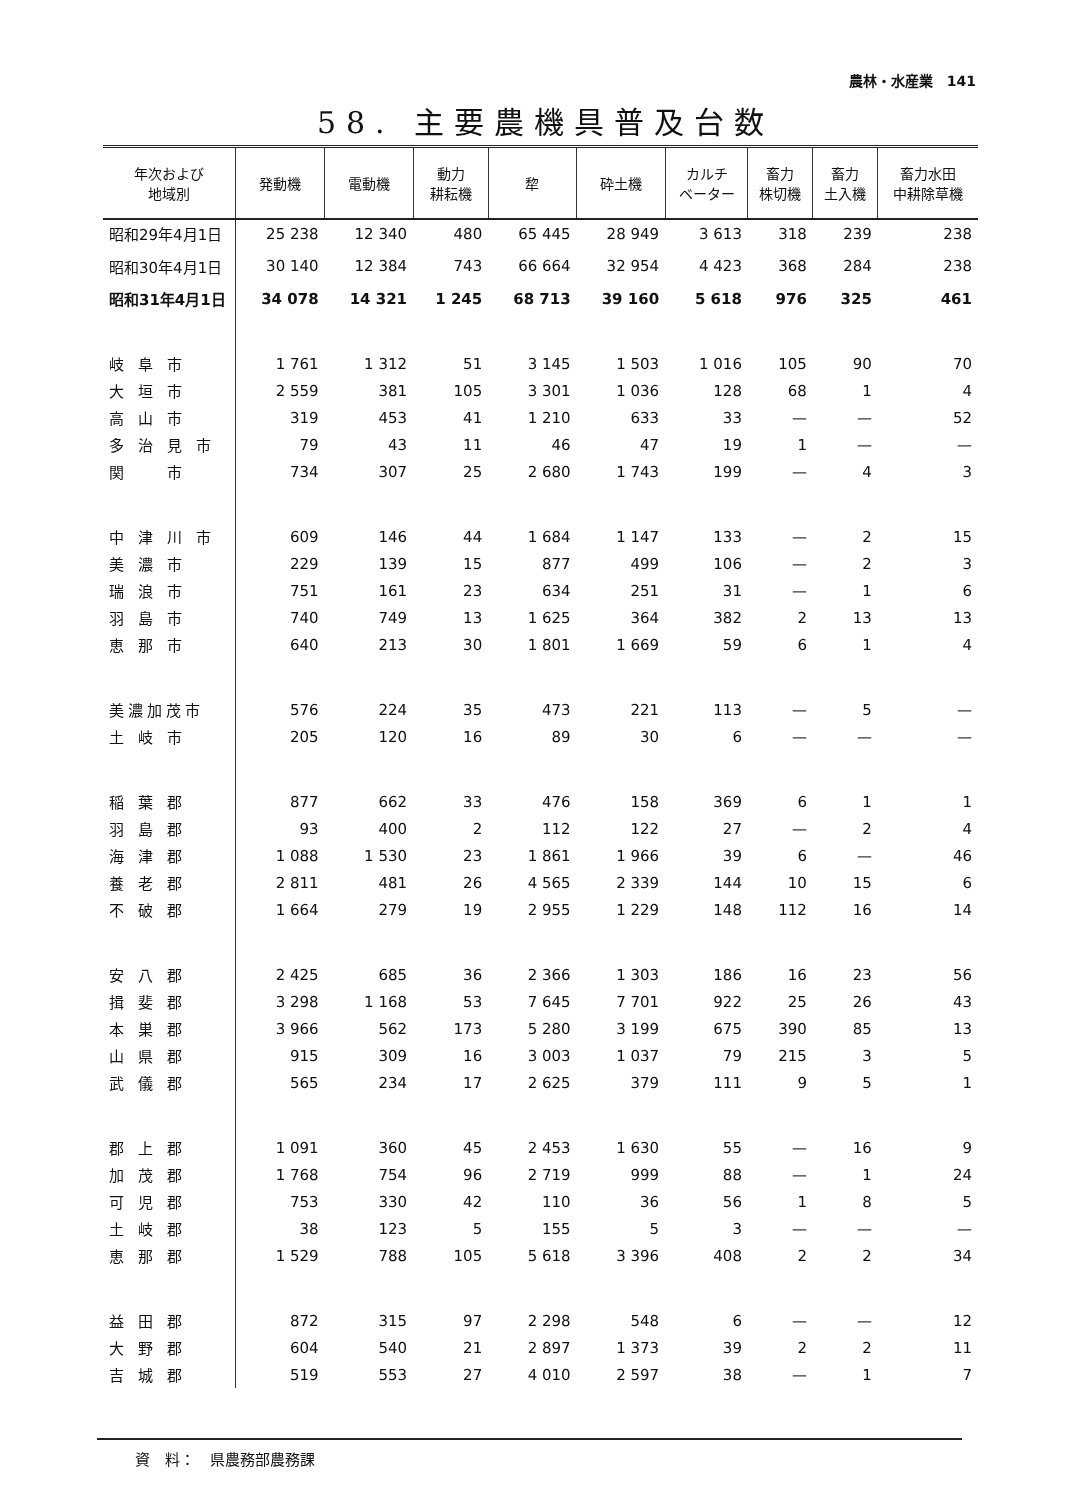農林・水産業　141
58. 主要農機具普及台数
| 年次および 地域別 | 発動機 | 電動機 | 動力 耕耘機 | 犂 | 砕土機 | カルチ ベーター | 畜力 株切機 | 畜力 土入機 | 畜力水田 中耕除草機 |
| --- | --- | --- | --- | --- | --- | --- | --- | --- | --- |
| 昭和29年4月1日 | 25 238 | 12 340 | 480 | 65 445 | 28 949 | 3 613 | 318 | 239 | 238 |
| 昭和30年4月1日 | 30 140 | 12 384 | 743 | 66 664 | 32 954 | 4 423 | 368 | 284 | 238 |
| 昭和31年4月1日 | 34 078 | 14 321 | 1 245 | 68 713 | 39 160 | 5 618 | 976 | 325 | 461 |
| 岐阜市 | 1 761 | 1 312 | 51 | 3 145 | 1 503 | 1 016 | 105 | 90 | 70 |
| 大垣市 | 2 559 | 381 | 105 | 3 301 | 1 036 | 128 | 68 | 1 | 4 |
| 高山市 | 319 | 453 | 41 | 1 210 | 633 | 33 | — | — | 52 |
| 多治見市 | 79 | 43 | 11 | 46 | 47 | 19 | 1 | — | — |
| 関 市 | 734 | 307 | 25 | 2 680 | 1 743 | 199 | — | 4 | 3 |
| 中津川市 | 609 | 146 | 44 | 1 684 | 1 147 | 133 | — | 2 | 15 |
| 美濃市 | 229 | 139 | 15 | 877 | 499 | 106 | — | 2 | 3 |
| 瑞浪市 | 751 | 161 | 23 | 634 | 251 | 31 | — | 1 | 6 |
| 羽島市 | 740 | 749 | 13 | 1 625 | 364 | 382 | 2 | 13 | 13 |
| 恵那市 | 640 | 213 | 30 | 1 801 | 1 669 | 59 | 6 | 1 | 4 |
| 美濃加茂市 | 576 | 224 | 35 | 473 | 221 | 113 | — | 5 | — |
| 土岐市 | 205 | 120 | 16 | 89 | 30 | 6 | — | — | — |
| 稲葉郡 | 877 | 662 | 33 | 476 | 158 | 369 | 6 | 1 | 1 |
| 羽島郡 | 93 | 400 | 2 | 112 | 122 | 27 | — | 2 | 4 |
| 海津郡 | 1 088 | 1 530 | 23 | 1 861 | 1 966 | 39 | 6 | — | 46 |
| 養老郡 | 2 811 | 481 | 26 | 4 565 | 2 339 | 144 | 10 | 15 | 6 |
| 不破郡 | 1 664 | 279 | 19 | 2 955 | 1 229 | 148 | 112 | 16 | 14 |
| 安八郡 | 2 425 | 685 | 36 | 2 366 | 1 303 | 186 | 16 | 23 | 56 |
| 揖斐郡 | 3 298 | 1 168 | 53 | 7 645 | 7 701 | 922 | 25 | 26 | 43 |
| 本巣郡 | 3 966 | 562 | 173 | 5 280 | 3 199 | 675 | 390 | 85 | 13 |
| 山県郡 | 915 | 309 | 16 | 3 003 | 1 037 | 79 | 215 | 3 | 5 |
| 武儀郡 | 565 | 234 | 17 | 2 625 | 379 | 111 | 9 | 5 | 1 |
| 郡上郡 | 1 091 | 360 | 45 | 2 453 | 1 630 | 55 | — | 16 | 9 |
| 加茂郡 | 1 768 | 754 | 96 | 2 719 | 999 | 88 | — | 1 | 24 |
| 可児郡 | 753 | 330 | 42 | 110 | 36 | 56 | 1 | 8 | 5 |
| 土岐郡 | 38 | 123 | 5 | 155 | 5 | 3 | — | — | — |
| 恵那郡 | 1 529 | 788 | 105 | 5 618 | 3 396 | 408 | 2 | 2 | 34 |
| 益田郡 | 872 | 315 | 97 | 2 298 | 548 | 6 | — | — | 12 |
| 大野郡 | 604 | 540 | 21 | 2 897 | 1 373 | 39 | 2 | 2 | 11 |
| 吉城郡 | 519 | 553 | 27 | 4 010 | 2 597 | 38 | — | 1 | 7 |
資　料：　県農務部農務課